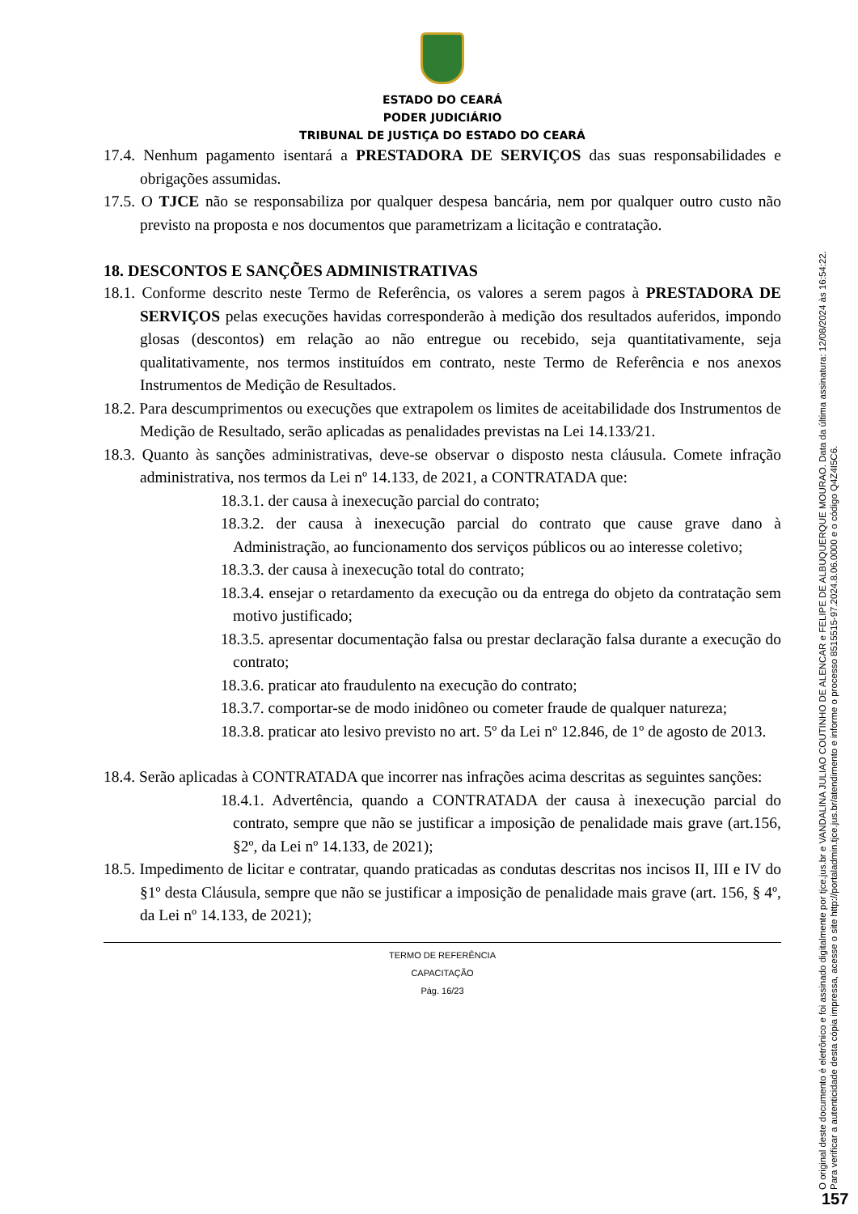ESTADO DO CEARÁ
PODER JUDICIÁRIO
TRIBUNAL DE JUSTIÇA DO ESTADO DO CEARÁ
17.4. Nenhum pagamento isentará a PRESTADORA DE SERVIÇOS das suas responsabilidades e obrigações assumidas.
17.5. O TJCE não se responsabiliza por qualquer despesa bancária, nem por qualquer outro custo não previsto na proposta e nos documentos que parametrizam a licitação e contratação.
18. DESCONTOS E SANÇÕES ADMINISTRATIVAS
18.1. Conforme descrito neste Termo de Referência, os valores a serem pagos à PRESTADORA DE SERVIÇOS pelas execuções havidas corresponderão à medição dos resultados auferidos, impondo glosas (descontos) em relação ao não entregue ou recebido, seja quantitativamente, seja qualitativamente, nos termos instituídos em contrato, neste Termo de Referência e nos anexos Instrumentos de Medição de Resultados.
18.2. Para descumprimentos ou execuções que extrapolem os limites de aceitabilidade dos Instrumentos de Medição de Resultado, serão aplicadas as penalidades previstas na Lei 14.133/21.
18.3. Quanto às sanções administrativas, deve-se observar o disposto nesta cláusula. Comete infração administrativa, nos termos da Lei nº 14.133, de 2021, a CONTRATADA que:
18.3.1. der causa à inexecução parcial do contrato;
18.3.2. der causa à inexecução parcial do contrato que cause grave dano à Administração, ao funcionamento dos serviços públicos ou ao interesse coletivo;
18.3.3. der causa à inexecução total do contrato;
18.3.4. ensejar o retardamento da execução ou da entrega do objeto da contratação sem motivo justificado;
18.3.5. apresentar documentação falsa ou prestar declaração falsa durante a execução do contrato;
18.3.6. praticar ato fraudulento na execução do contrato;
18.3.7. comportar-se de modo inidôneo ou cometer fraude de qualquer natureza;
18.3.8. praticar ato lesivo previsto no art. 5º da Lei nº 12.846, de 1º de agosto de 2013.
18.4. Serão aplicadas à CONTRATADA que incorrer nas infrações acima descritas as seguintes sanções:
18.4.1. Advertência, quando a CONTRATADA der causa à inexecução parcial do contrato, sempre que não se justificar a imposição de penalidade mais grave (art.156, §2º, da Lei nº 14.133, de 2021);
18.5. Impedimento de licitar e contratar, quando praticadas as condutas descritas nos incisos II, III e IV do §1º desta Cláusula, sempre que não se justificar a imposição de penalidade mais grave (art. 156, § 4º, da Lei nº 14.133, de 2021);
TERMO DE REFERÊNCIA
CAPACITAÇÃO
Pág. 16/23
O original deste documento é eletrônico e foi assinado digitalmente por tjce.jus.br e VANDALINA JULIAO COUTINHO DE ALENCAR e FELIPE DE ALBUQUERQUE MOURAO. Data da última assinatura: 12/08/2024 às 16:54:22.
Para verificar a autenticidade desta cópia impressa, acesse o site http://portaladmin.tjce.jus.br/atendimento e informe o processo 8515515-97.2024.8.06.0000 e o código Q4Z4I5C6.
157